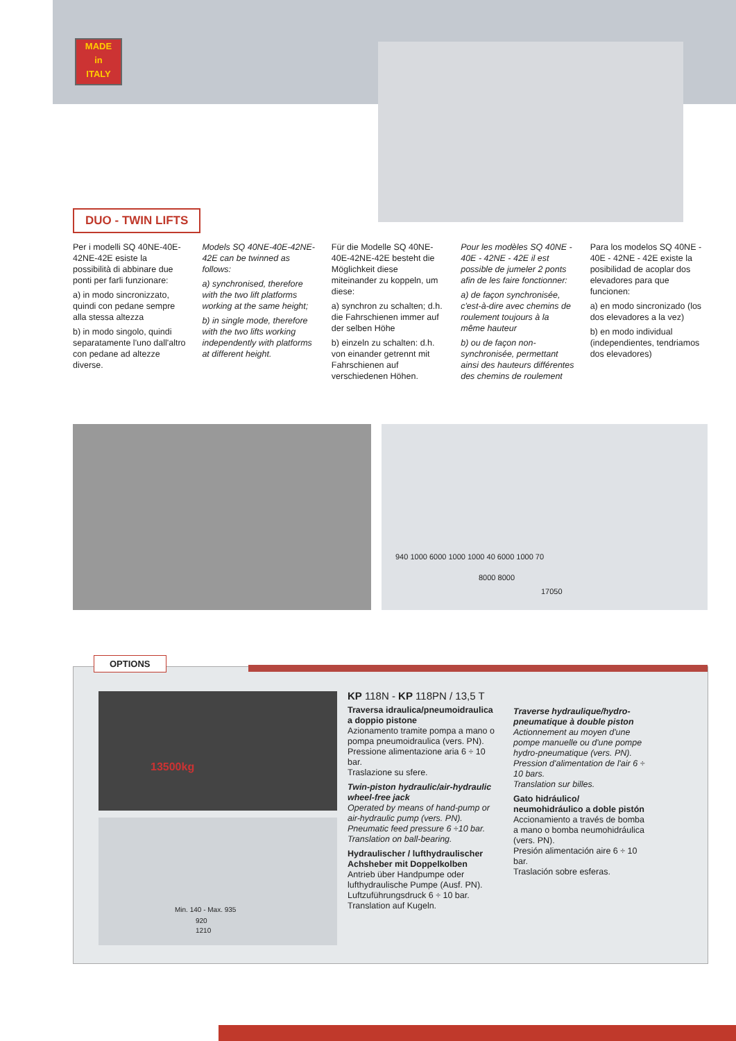MADE
in
ITALY
DUO - TWIN LIFTS
Per i modelli SQ 40NE-40E-42NE-42E esiste la possibilità di abbinare due ponti per farli funzionare:
a) in modo sincronizzato, quindi con pedane sempre alla stessa altezza
b) in modo singolo, quindi separatamente l'uno dall'altro con pedane ad altezze diverse.
Models SQ 40NE-40E-42NE-42E can be twinned as follows:
a) synchronised, therefore with the two lift platforms working at the same height;
b) in single mode, therefore with the two lifts working independently with platforms at different height.
Für die Modelle SQ 40NE-40E-42NE-42E besteht die Möglichkeit diese miteinander zu koppeln, um diese:
a) synchron zu schalten; d.h. die Fahrschienen immer auf der selben Höhe
b) einzeln zu schalten: d.h. von einander getrennt mit Fahrschienen auf verschiedenen Höhen.
Pour les modèles SQ 40NE - 40E - 42NE - 42E il est possible de jumeler 2 ponts afin de les faire fonctionner:
a) de façon synchronisée, c'est-à-dire avec chemins de roulement toujours à la même hauteur
b) ou de façon non-synchronisée, permettant ainsi des hauteurs différentes des chemins de roulement
Para los modelos SQ 40NE - 40E - 42NE - 42E existe la posibilidad de acoplar dos elevadores para que funcionen:
a) en modo sincronizado (los dos elevadores a la vez)
b) en modo individual (independientes, tendriamos dos elevadores)
940 1000 6000 1000 1000 40 6000 1000 70
8000 8000
17050
OPTIONS
13500kg
Min. 140 - Max. 935
920
1210
KP 118N - KP 118PN / 13,5 T
Traversa idraulica/pneumoidraulica a doppio pistone
Azionamento tramite pompa a mano o pompa pneumoidraulica (vers. PN).
Pressione alimentazione aria 6 ÷ 10 bar.
Traslazione su sfere.
Twin-piston hydraulic/air-hydraulic wheel-free jack
Operated by means of hand-pump or air-hydraulic pump (vers. PN).
Pneumatic feed pressure 6 ÷10 bar.
Translation on ball-bearing.
Hydraulischer / lufthydraulischer Achsheber mit Doppelkolben
Antrieb über Handpumpe oder lufthydraulische Pumpe (Ausf. PN).
Luftzuführungsdruck 6 ÷ 10 bar.
Translation auf Kugeln.
Traverse hydraulique/hydro-pneumatique à double piston
Actionnement au moyen d'une pompe manuelle ou d'une pompe hydro-pneumatique (vers. PN).
Pression d'alimentation de l'air 6 ÷ 10 bars.
Translation sur billes.
Gato hidráulico/ neumohidráulico a doble pistón
Accionamiento a través de bomba a mano o bomba neumohidráulica (vers. PN).
Presión alimentación aire 6 ÷ 10 bar.
Traslación sobre esferas.